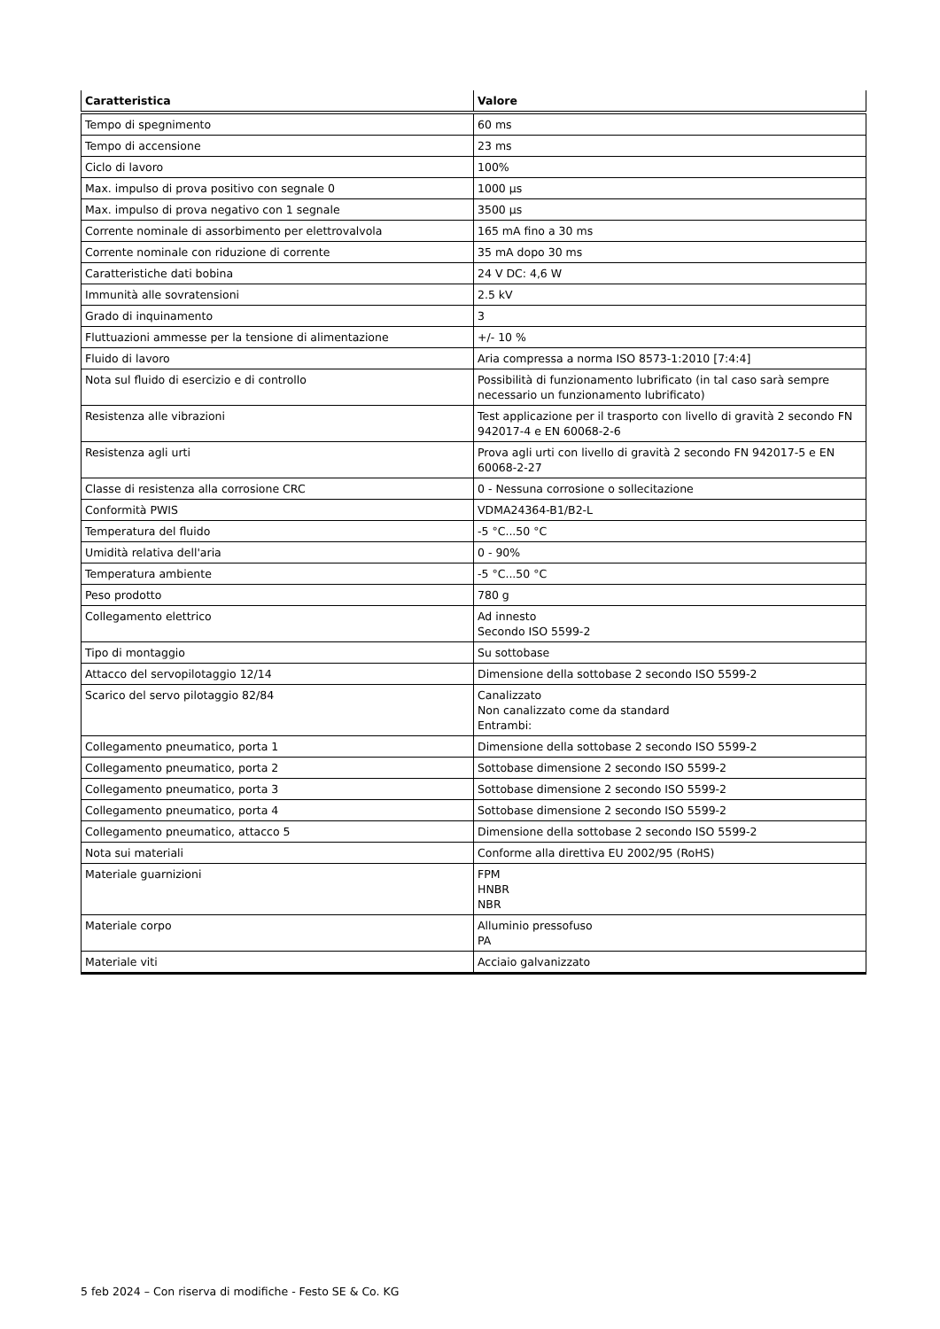| Caratteristica | Valore |
| --- | --- |
| Tempo di spegnimento | 60 ms |
| Tempo di accensione | 23 ms |
| Ciclo di lavoro | 100% |
| Max. impulso di prova positivo con segnale 0 | 1000 µs |
| Max. impulso di prova negativo con 1 segnale | 3500 µs |
| Corrente nominale di assorbimento per elettrovalvola | 165 mA fino a 30 ms |
| Corrente nominale con riduzione di corrente | 35 mA dopo 30 ms |
| Caratteristiche dati bobina | 24 V DC: 4,6 W |
| Immunità alle sovratensioni | 2.5 kV |
| Grado di inquinamento | 3 |
| Fluttuazioni ammesse per la tensione di alimentazione | +/- 10 % |
| Fluido di lavoro | Aria compressa a norma ISO 8573-1:2010 [7:4:4] |
| Nota sul fluido di esercizio e di controllo | Possibilità di funzionamento lubrificato (in tal caso sarà sempre necessario un funzionamento lubrificato) |
| Resistenza alle vibrazioni | Test applicazione per il trasporto con livello di gravità 2 secondo FN 942017-4 e EN 60068-2-6 |
| Resistenza agli urti | Prova agli urti con livello di gravità 2 secondo FN 942017-5 e EN 60068-2-27 |
| Classe di resistenza alla corrosione CRC | 0 - Nessuna corrosione o sollecitazione |
| Conformità PWIS | VDMA24364-B1/B2-L |
| Temperatura del fluido | -5 °C...50 °C |
| Umidità relativa dell'aria | 0 - 90% |
| Temperatura ambiente | -5 °C...50 °C |
| Peso prodotto | 780 g |
| Collegamento elettrico | Ad innesto Secondo ISO 5599-2 |
| Tipo di montaggio | Su sottobase |
| Attacco del servopilotaggio 12/14 | Dimensione della sottobase 2 secondo ISO 5599-2 |
| Scarico del servo pilotaggio 82/84 | Canalizzato Non canalizzato come da standard Entrambi: |
| Collegamento pneumatico, porta 1 | Dimensione della sottobase 2 secondo ISO 5599-2 |
| Collegamento pneumatico, porta 2 | Sottobase dimensione 2 secondo ISO 5599-2 |
| Collegamento pneumatico, porta 3 | Sottobase dimensione 2 secondo ISO 5599-2 |
| Collegamento pneumatico, porta 4 | Sottobase dimensione 2 secondo ISO 5599-2 |
| Collegamento pneumatico, attacco 5 | Dimensione della sottobase 2 secondo ISO 5599-2 |
| Nota sui materiali | Conforme alla direttiva EU 2002/95 (RoHS) |
| Materiale guarnizioni | FPM HNBR NBR |
| Materiale corpo | Alluminio pressofuso PA |
| Materiale viti | Acciaio galvanizzato |
5 feb 2024 – Con riserva di modifiche - Festo SE & Co. KG